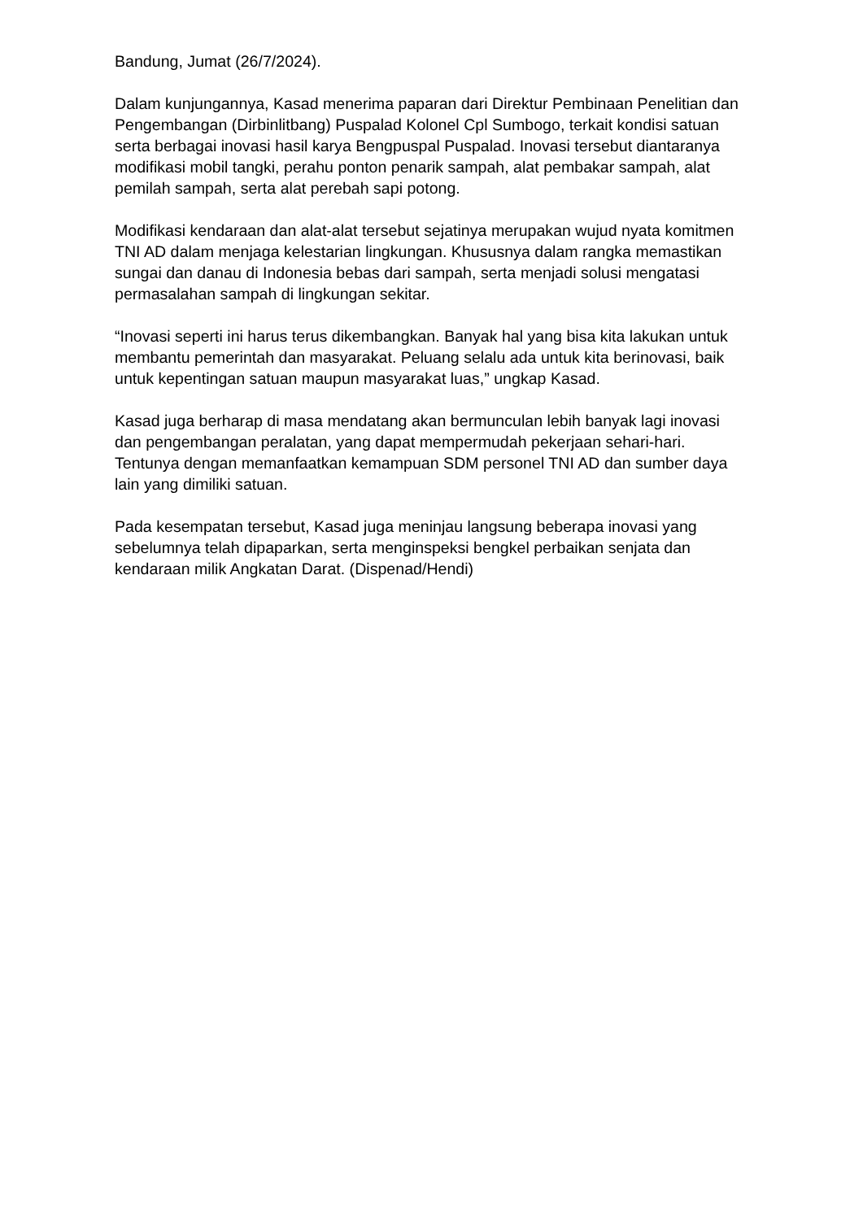Bandung, Jumat (26/7/2024).
Dalam kunjungannya, Kasad menerima paparan dari Direktur Pembinaan Penelitian dan Pengembangan (Dirbinlitbang) Puspalad Kolonel Cpl Sumbogo, terkait kondisi satuan serta berbagai inovasi hasil karya Bengpuspal Puspalad. Inovasi tersebut diantaranya modifikasi mobil tangki, perahu ponton penarik sampah, alat pembakar sampah, alat pemilah sampah, serta alat perebah sapi potong.
Modifikasi kendaraan dan alat-alat tersebut sejatinya merupakan wujud nyata komitmen TNI AD dalam menjaga kelestarian lingkungan. Khususnya dalam rangka memastikan sungai dan danau di Indonesia bebas dari sampah, serta menjadi solusi mengatasi permasalahan sampah di lingkungan sekitar.
“Inovasi seperti ini harus terus dikembangkan. Banyak hal yang bisa kita lakukan untuk membantu pemerintah dan masyarakat. Peluang selalu ada untuk kita berinovasi, baik untuk kepentingan satuan maupun masyarakat luas,” ungkap Kasad.
Kasad juga berharap di masa mendatang akan bermunculan lebih banyak lagi inovasi dan pengembangan peralatan, yang dapat mempermudah pekerjaan sehari-hari. Tentunya dengan memanfaatkan kemampuan SDM personel TNI AD dan sumber daya lain yang dimiliki satuan.
Pada kesempatan tersebut, Kasad juga meninjau langsung beberapa inovasi yang sebelumnya telah dipaparkan, serta menginspeksi bengkel perbaikan senjata dan kendaraan milik Angkatan Darat. (Dispenad/Hendi)